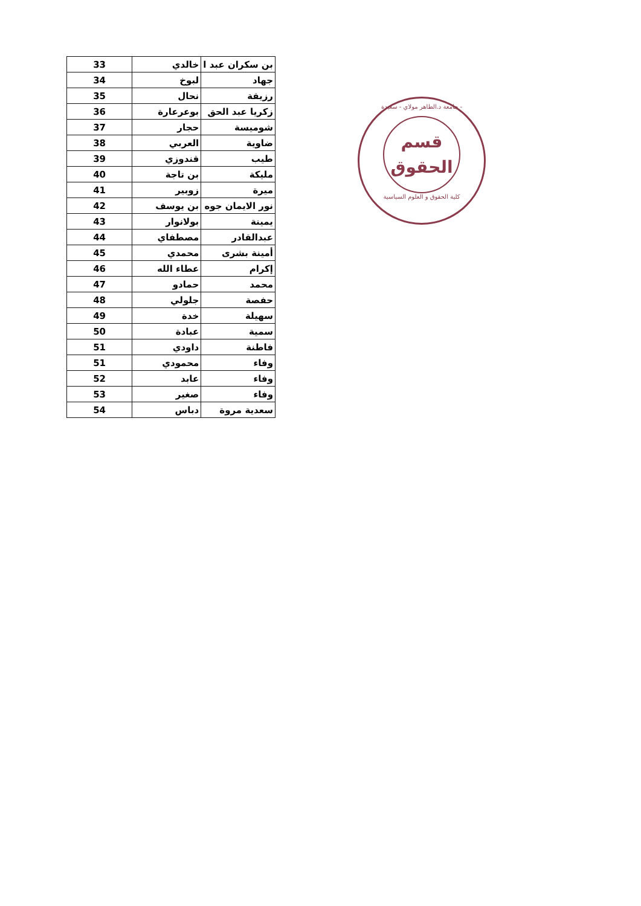| 33 | خالدي | بن سكران عبد ا |
| 34 | لبوخ | جهاد |
| 35 | نحال | رزيقة |
| 36 | بوعرعارة | زكريا عبد الحق |
| 37 | حجار | شوميسة |
| 38 | العربي | ضاوية |
| 39 | قندوزي | طيب |
| 40 | بن تاجة | مليكة |
| 41 | زوبير | ميرة |
| 42 | بن يوسف | نور الايمان جوه |
| 43 | بولانوار | يمينة |
| 44 | مصطفاي | عبدالقادر |
| 45 | محمدي | أمينة بشرى |
| 46 | عطاء الله | إكرام |
| 47 | حمادو | محمد |
| 48 | جلولي | حفصة |
| 49 | خدة | سهيلة |
| 50 | عبادة | سمية |
| 51 | داودي | فاطنة |
| 51 | محمودي | وفاء |
| 52 | عابد | وفاء |
| 53 | صغير | وفاء |
| 54 | دباس | سعدية مروة |
جامعة د.الطاهر مولاي - سعيدة -
قسم
الحقوق
كلية الحقوق و العلوم السياسية